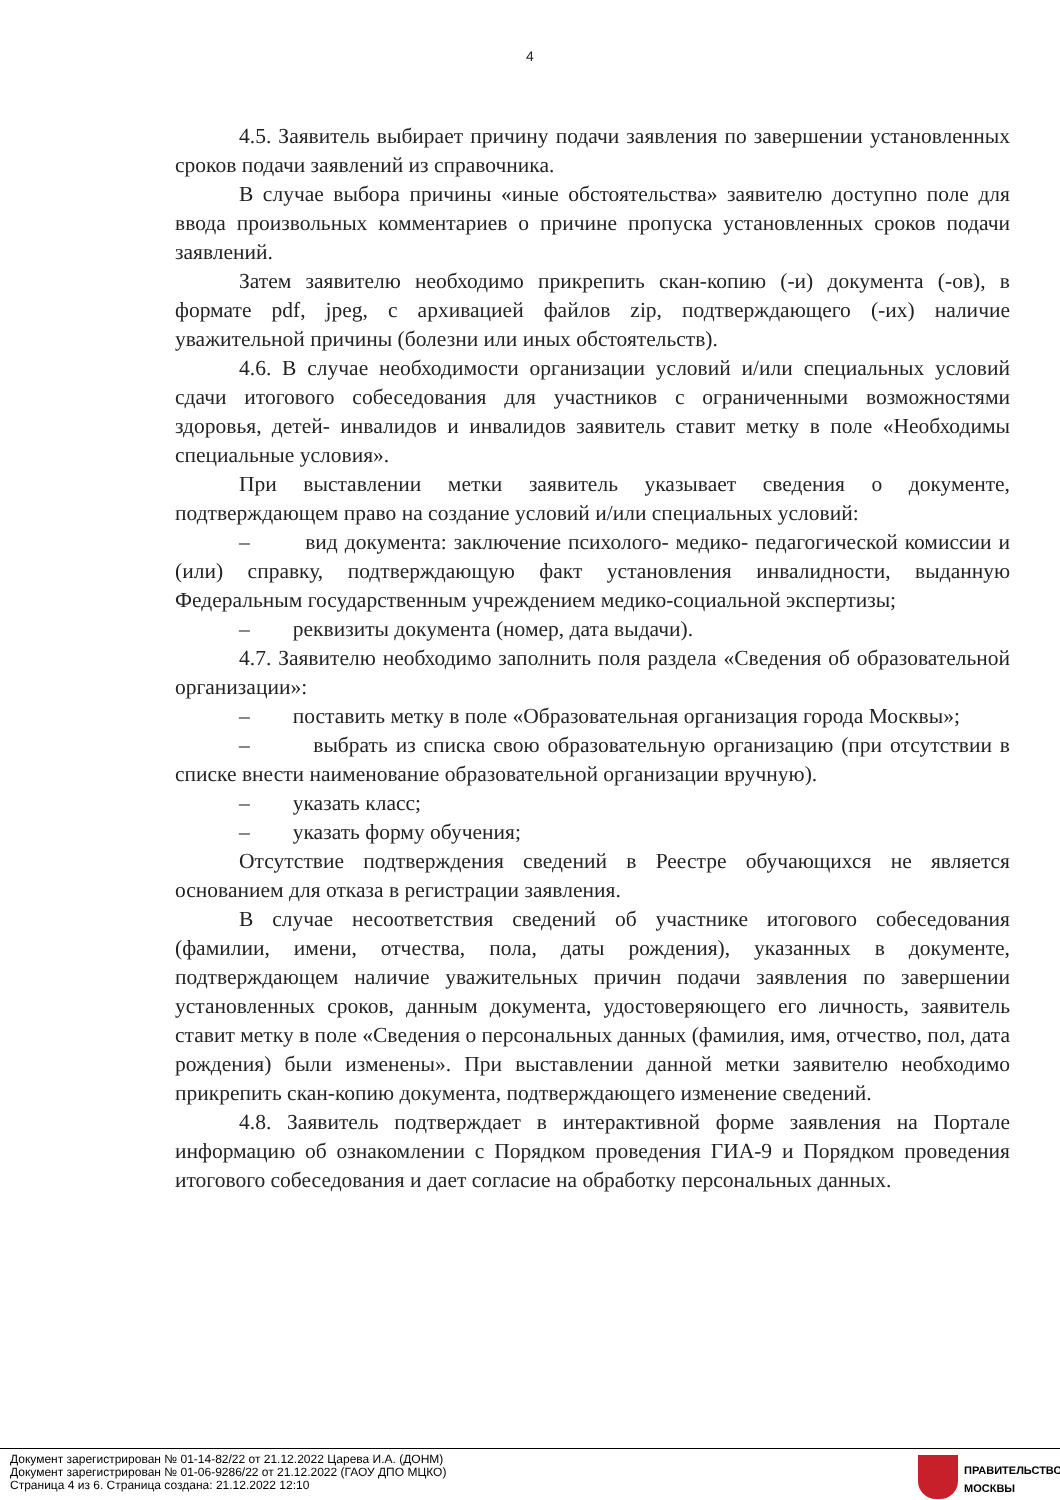4
4.5. Заявитель выбирает причину подачи заявления по завершении установленных сроков подачи заявлений из справочника.
В случае выбора причины «иные обстоятельства» заявителю доступно поле для ввода произвольных комментариев о причине пропуска установленных сроков подачи заявлений.
Затем заявителю необходимо прикрепить скан-копию (-и) документа (-ов), в формате pdf, jpeg, с архивацией файлов zip, подтверждающего (-их) наличие уважительной причины (болезни или иных обстоятельств).
4.6. В случае необходимости организации условий и/или специальных условий сдачи итогового собеседования для участников с ограниченными возможностями здоровья, детей- инвалидов и инвалидов заявитель ставит метку в поле «Необходимы специальные условия».
При выставлении метки заявитель указывает сведения о документе, подтверждающем право на создание условий и/или специальных условий:
– вид документа: заключение психолого- медико- педагогической комиссии и (или) справку, подтверждающую факт установления инвалидности, выданную Федеральным государственным учреждением медико-социальной экспертизы;
– реквизиты документа (номер, дата выдачи).
4.7. Заявителю необходимо заполнить поля раздела «Сведения об образовательной организации»:
– поставить метку в поле «Образовательная организация города Москвы»;
– выбрать из списка свою образовательную организацию (при отсутствии в списке внести наименование образовательной организации вручную).
– указать класс;
– указать форму обучения;
Отсутствие подтверждения сведений в Реестре обучающихся не является основанием для отказа в регистрации заявления.
В случае несоответствия сведений об участнике итогового собеседования (фамилии, имени, отчества, пола, даты рождения), указанных в документе, подтверждающем наличие уважительных причин подачи заявления по завершении установленных сроков, данным документа, удостоверяющего его личность, заявитель ставит метку в поле «Сведения о персональных данных (фамилия, имя, отчество, пол, дата рождения) были изменены». При выставлении данной метки заявителю необходимо прикрепить скан-копию документа, подтверждающего изменение сведений.
4.8. Заявитель подтверждает в интерактивной форме заявления на Портале информацию об ознакомлении с Порядком проведения ГИА-9 и Порядком проведения итогового собеседования и дает согласие на обработку персональных данных.
Документ зарегистрирован № 01-14-82/22 от 21.12.2022 Царева И.А. (ДОНМ)
Документ зарегистрирован № 01-06-9286/22 от 21.12.2022 (ГАОУ ДПО МЦКО)
Страница 4 из 6. Страница создана: 21.12.2022 12:10
ПРАВИТЕЛЬСТВО
МОСКВЫ